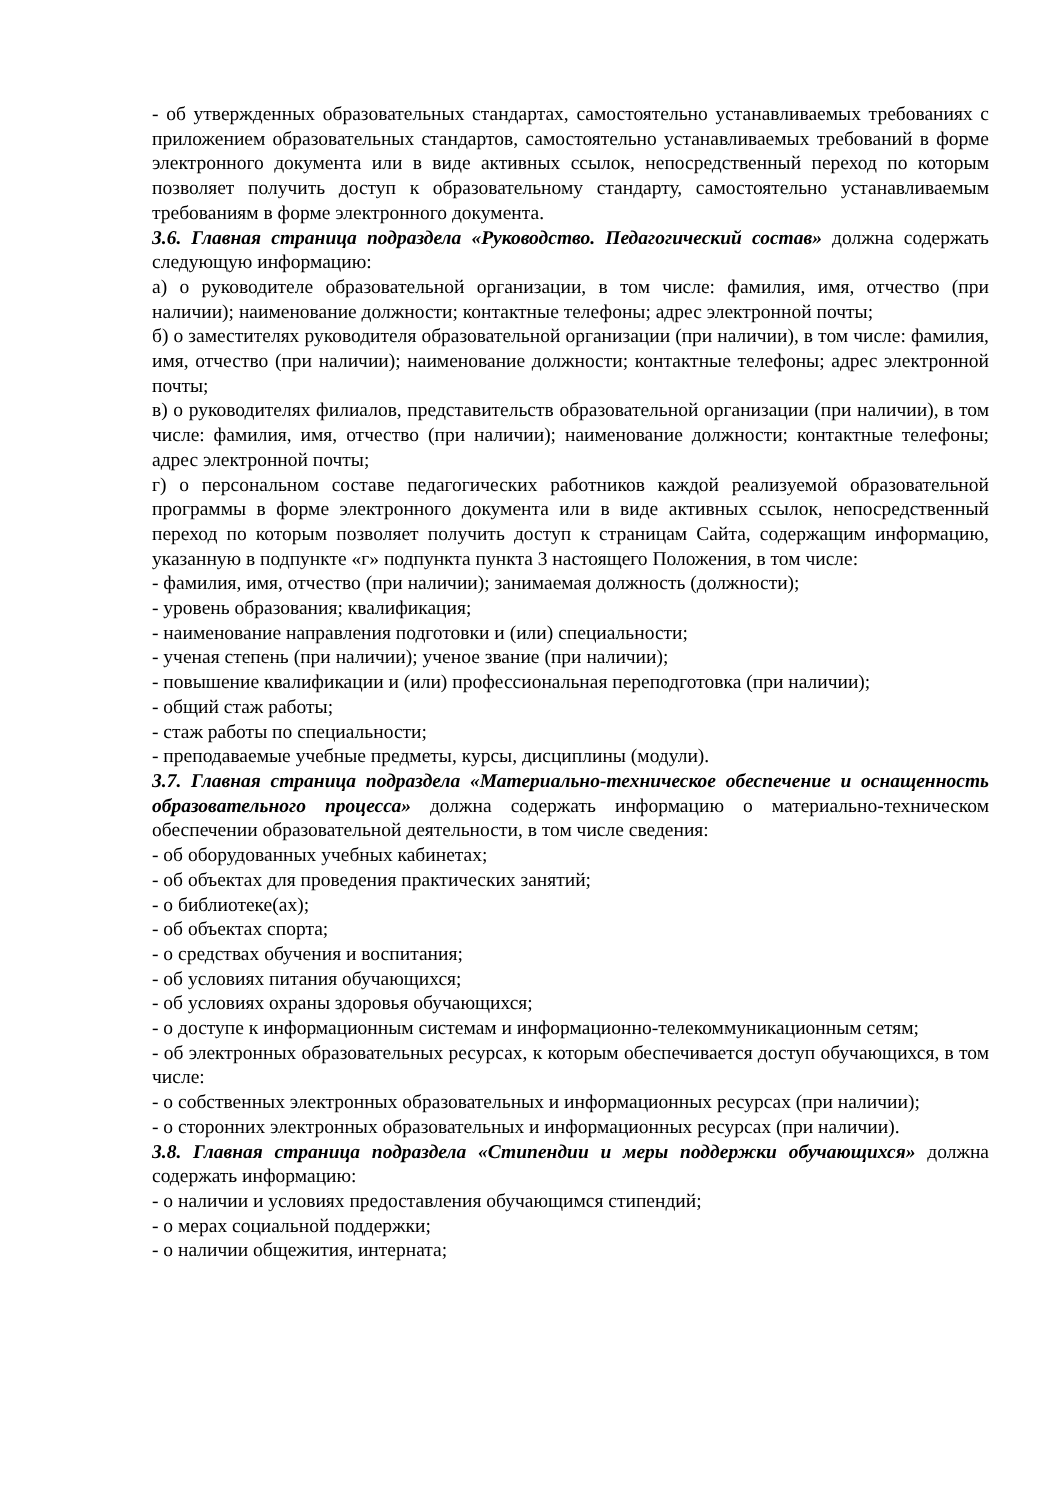- об утвержденных образовательных стандартах, самостоятельно устанавливаемых требованиях с приложением образовательных стандартов, самостоятельно устанавливаемых требований в форме электронного документа или в виде активных ссылок, непосредственный переход по которым позволяет получить доступ к образовательному стандарту, самостоятельно устанавливаемым требованиям в форме электронного документа.
3.6. Главная страница подраздела «Руководство. Педагогический состав» должна содержать следующую информацию:
а) о руководителе образовательной организации, в том числе: фамилия, имя, отчество (при наличии); наименование должности; контактные телефоны; адрес электронной почты;
б) о заместителях руководителя образовательной организации (при наличии), в том числе: фамилия, имя, отчество (при наличии); наименование должности; контактные телефоны; адрес электронной почты;
в) о руководителях филиалов, представительств образовательной организации (при наличии), в том числе: фамилия, имя, отчество (при наличии); наименование должности; контактные телефоны; адрес электронной почты;
г) о персональном составе педагогических работников каждой реализуемой образовательной программы в форме электронного документа или в виде активных ссылок, непосредственный переход по которым позволяет получить доступ к страницам Сайта, содержащим информацию, указанную в подпункте «г» подпункта пункта 3 настоящего Положения, в том числе:
- фамилия, имя, отчество (при наличии); занимаемая должность (должности);
- уровень образования; квалификация;
- наименование направления подготовки и (или) специальности;
- ученая степень (при наличии); ученое звание (при наличии);
- повышение квалификации и (или) профессиональная переподготовка (при наличии);
- общий стаж работы;
- стаж работы по специальности;
- преподаваемые учебные предметы, курсы, дисциплины (модули).
3.7. Главная страница подраздела «Материально-техническое обеспечение и оснащенность образовательного процесса» должна содержать информацию о материально-техническом обеспечении образовательной деятельности, в том числе сведения:
- об оборудованных учебных кабинетах;
- об объектах для проведения практических занятий;
- о библиотеке(ах);
- об объектах спорта;
- о средствах обучения и воспитания;
- об условиях питания обучающихся;
- об условиях охраны здоровья обучающихся;
- о доступе к информационным системам и информационно-телекоммуникационным сетям;
- об электронных образовательных ресурсах, к которым обеспечивается доступ обучающихся, в том числе:
- о собственных электронных образовательных и информационных ресурсах (при наличии);
- о сторонних электронных образовательных и информационных ресурсах (при наличии).
3.8. Главная страница подраздела «Стипендии и меры поддержки обучающихся» должна содержать информацию:
- о наличии и условиях предоставления обучающимся стипендий;
- о мерах социальной поддержки;
- о наличии общежития, интерната;